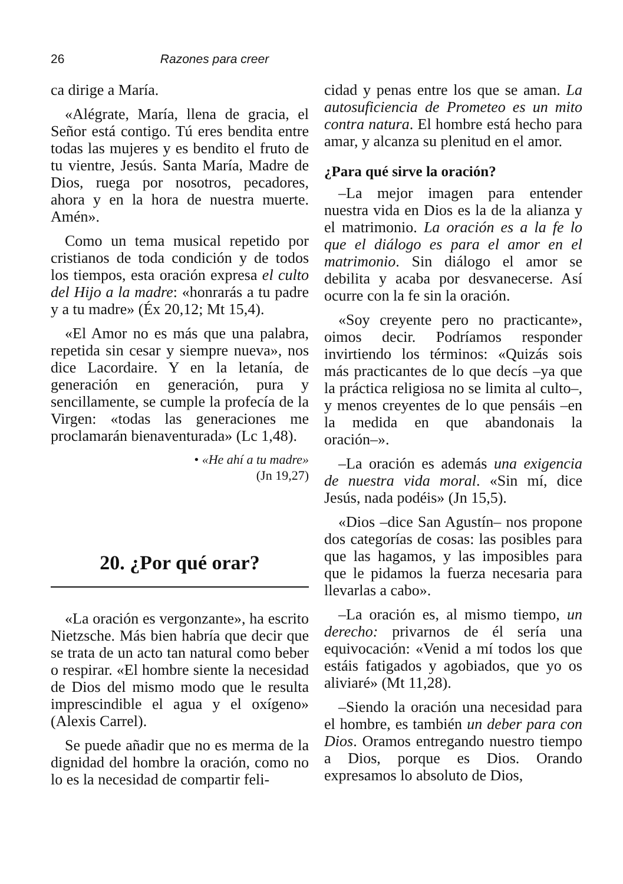26 Razones para creer
ca dirige a María.
«Alégrate, María, llena de gracia, el Señor está contigo. Tú eres bendita entre todas las mujeres y es bendito el fruto de tu vientre, Jesús. Santa María, Madre de Dios, ruega por nosotros, pecadores, ahora y en la hora de nuestra muerte. Amén».
Como un tema musical repetido por cristianos de toda condición y de todos los tiempos, esta oración expresa el culto del Hijo a la madre: «honrarás a tu padre y a tu madre» (Éx 20,12; Mt 15,4).
«El Amor no es más que una palabra, repetida sin cesar y siempre nueva», nos dice Lacordaire. Y en la letanía, de generación en generación, pura y sencillamente, se cumple la profecía de la Virgen: «todas las generaciones me proclamarán bienaventurada» (Lc 1,48).
• «He ahí a tu madre»
(Jn 19,27)
20. ¿Por qué orar?
«La oración es vergonzante», ha escrito Nietzsche. Más bien habría que decir que se trata de un acto tan natural como beber o respirar. «El hombre siente la necesidad de Dios del mismo modo que le resulta imprescindible el agua y el oxígeno» (Alexis Carrel).
Se puede añadir que no es merma de la dignidad del hombre la oración, como no lo es la necesidad de compartir feli-
cidad y penas entre los que se aman. La autosuficiencia de Prometeo es un mito contra natura. El hombre está hecho para amar, y alcanza su plenitud en el amor.
¿Para qué sirve la oración?
–La mejor imagen para entender nuestra vida en Dios es la de la alianza y el matrimonio. La oración es a la fe lo que el diálogo es para el amor en el matrimonio. Sin diálogo el amor se debilita y acaba por desvanecerse. Así ocurre con la fe sin la oración.
«Soy creyente pero no practicante», oimos decir. Podríamos responder invirtiendo los términos: «Quizás sois más practicantes de lo que decís –ya que la práctica religiosa no se limita al culto–, y menos creyentes de lo que pensáis –en la medida en que abandonais la oración–».
–La oración es además una exigencia de nuestra vida moral. «Sin mí, dice Jesús, nada podéis» (Jn 15,5).
«Dios –dice San Agustín– nos propone dos categorías de cosas: las posibles para que las hagamos, y las imposibles para que le pidamos la fuerza necesaria para llevarlas a cabo».
–La oración es, al mismo tiempo, un derecho: privarnos de él sería una equivocación: «Venid a mí todos los que estáis fatigados y agobiados, que yo os aliviaré» (Mt 11,28).
–Siendo la oración una necesidad para el hombre, es también un deber para con Dios. Oramos entregando nuestro tiempo a Dios, porque es Dios. Orando expresamos lo absoluto de Dios,